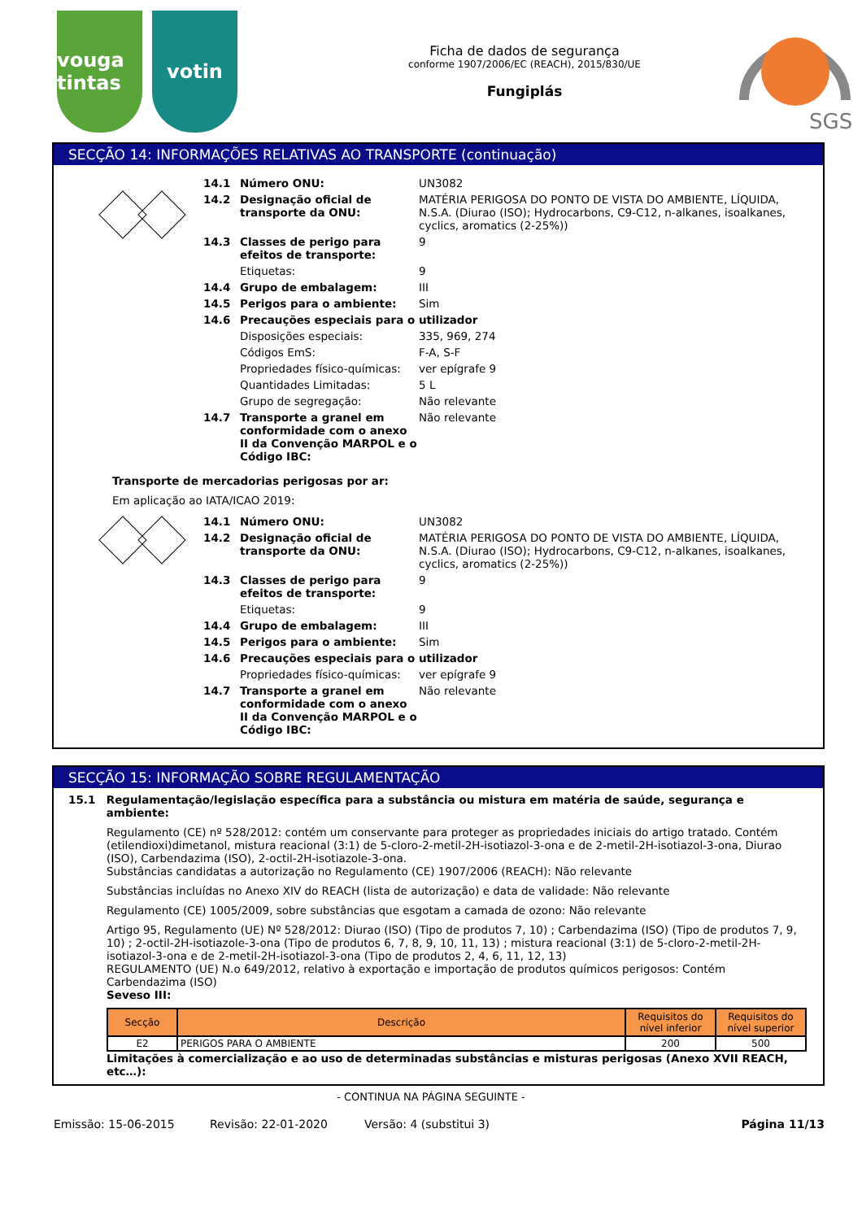vouga tintas
votin
Ficha de dados de segurança
conforme 1907/2006/EC (REACH), 2015/830/UE
Fungiplás
SGS
SECÇÃO 14: INFORMAÇÕES RELATIVAS AO TRANSPORTE (continuação)
14.1 Número ONU: UN3082
14.2 Designação oficial de transporte da ONU:
MATÉRIA PERIGOSA DO PONTO DE VISTA DO AMBIENTE, LÍQUIDA, N.S.A. (Diurao (ISO); Hydrocarbons, C9-C12, n-alkanes, isoalkanes, cyclics, aromatics (2-25%))
14.3 Classes de perigo para efeitos de transporte:
9
Etiquetas: 9
14.4 Grupo de embalagem: III
14.5 Perigos para o ambiente: Sim
14.6 Precauções especiais para o utilizador
Disposições especiais: 335, 969, 274
Códigos EmS: F-A, S-F
Propriedades físico-químicas:
ver epígrafe 9
Quantidades Limitadas: 5 L
Grupo de segregação: Não relevante
14.7 Transporte a granel em conformidade com o anexo II da Convenção MARPOL e o Código IBC:
Não relevante
Transporte de mercadorias perigosas por ar:
Em aplicação ao IATA/ICAO 2019:
14.1 Número ONU: UN3082
14.2 Designação oficial de transporte da ONU:
MATÉRIA PERIGOSA DO PONTO DE VISTA DO AMBIENTE, LÍQUIDA, N.S.A. (Diurao (ISO); Hydrocarbons, C9-C12, n-alkanes, isoalkanes, cyclics, aromatics (2-25%))
14.3 Classes de perigo para efeitos de transporte:
9
Etiquetas: 9
14.4 Grupo de embalagem: III
14.5 Perigos para o ambiente: Sim
14.6 Precauções especiais para o utilizador
Propriedades físico-químicas:
ver epígrafe 9
14.7 Transporte a granel em conformidade com o anexo II da Convenção MARPOL e o Código IBC:
Não relevante
SECÇÃO 15: INFORMAÇÃO SOBRE REGULAMENTAÇÃO
15.1 Regulamentação/legislação específica para a substância ou mistura em matéria de saúde, segurança e ambiente:
Regulamento (CE) nº 528/2012: contém um conservante para proteger as propriedades iniciais do artigo tratado. Contém (etilendioxi)dimetanol, mistura reacional (3:1) de 5-cloro-2-metil-2H-isotiazol-3-ona e de 2-metil-2H-isotiazol-3-ona, Diurao (ISO), Carbendazima (ISO), 2-octil-2H-isotiazole-3-ona.
Substâncias candidatas a autorização no Regulamento (CE) 1907/2006 (REACH): Não relevante
Substâncias incluídas no Anexo XIV do REACH (lista de autorização) e data de validade: Não relevante
Regulamento (CE) 1005/2009, sobre substâncias que esgotam a camada de ozono: Não relevante
Artigo 95, Regulamento (UE) Nº 528/2012: Diurao (ISO) (Tipo de produtos 7, 10) ; Carbendazima (ISO) (Tipo de produtos 7, 9, 10) ; 2-octil-2H-isotiazole-3-ona (Tipo de produtos 6, 7, 8, 9, 10, 11, 13) ; mistura reacional (3:1) de 5-cloro-2-metil-2H-isotiazol-3-ona e de 2-metil-2H-isotiazol-3-ona (Tipo de produtos 2, 4, 6, 11, 12, 13)
REGULAMENTO (UE) N.o 649/2012, relativo à exportação e importação de produtos químicos perigosos: Contém Carbendazima (ISO)
Seveso III:
| Secção | Descrição | Requisitos do nível inferior | Requisitos do nível superior |
| --- | --- | --- | --- |
| E2 | PERIGOS PARA O AMBIENTE | 200 | 500 |
Limitações à comercialização e ao uso de determinadas substâncias e misturas perigosas (Anexo XVII REACH, etc…):
- CONTINUA NA PÁGINA SEGUINTE -
Emissão: 15-06-2015 Revisão: 22-01-2020 Versão: 4 (substitui 3) Página 11/13